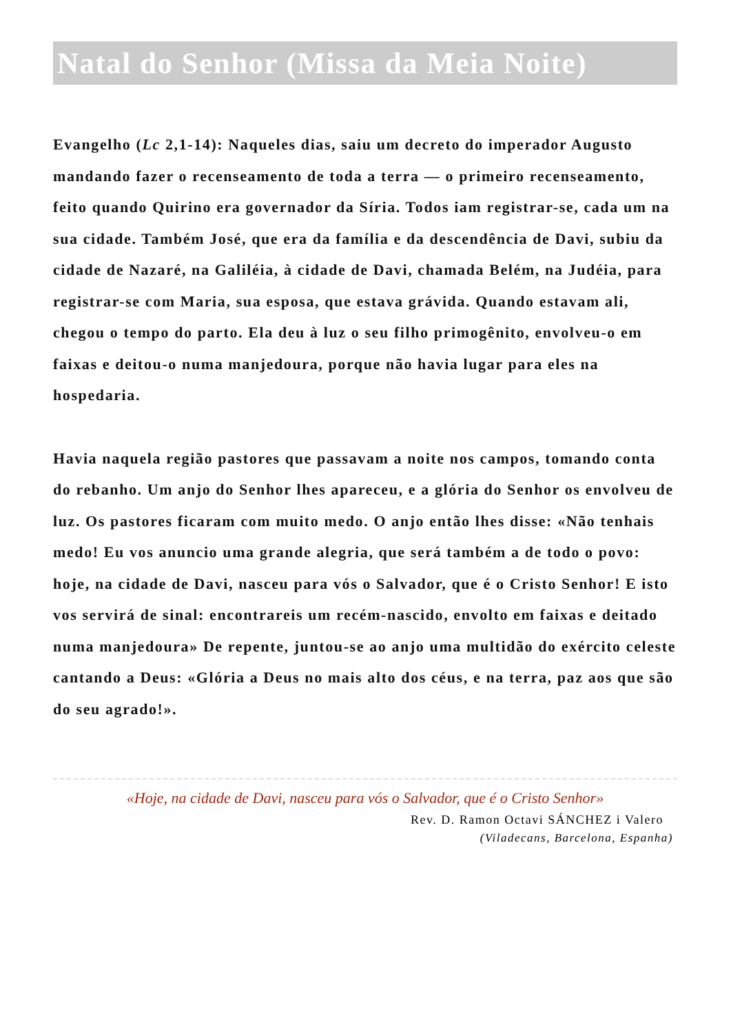Natal do Senhor (Missa da Meia Noite)
Evangelho (Lc 2,1-14): Naqueles dias, saiu um decreto do imperador Augusto mandando fazer o recenseamento de toda a terra — o primeiro recenseamento, feito quando Quirino era governador da Síria. Todos iam registrar-se, cada um na sua cidade. Também José, que era da família e da descendência de Davi, subiu da cidade de Nazaré, na Galiléia, à cidade de Davi, chamada Belém, na Judéia, para registrar-se com Maria, sua esposa, que estava grávida. Quando estavam ali, chegou o tempo do parto. Ela deu à luz o seu filho primogênito, envolveu-o em faixas e deitou-o numa manjedoura, porque não havia lugar para eles na hospedaria.
Havia naquela região pastores que passavam a noite nos campos, tomando conta do rebanho. Um anjo do Senhor lhes apareceu, e a glória do Senhor os envolveu de luz. Os pastores ficaram com muito medo. O anjo então lhes disse: «Não tenhais medo! Eu vos anuncio uma grande alegria, que será também a de todo o povo: hoje, na cidade de Davi, nasceu para vós o Salvador, que é o Cristo Senhor! E isto vos servirá de sinal: encontrareis um recém-nascido, envolto em faixas e deitado numa manjedoura» De repente, juntou-se ao anjo uma multidão do exército celeste cantando a Deus: «Glória a Deus no mais alto dos céus, e na terra, paz aos que são do seu agrado!».
«Hoje, na cidade de Davi, nasceu para vós o Salvador, que é o Cristo Senhor»
Rev. D. Ramon Octavi SÁNCHEZ i Valero
(Viladecans, Barcelona, Espanha)